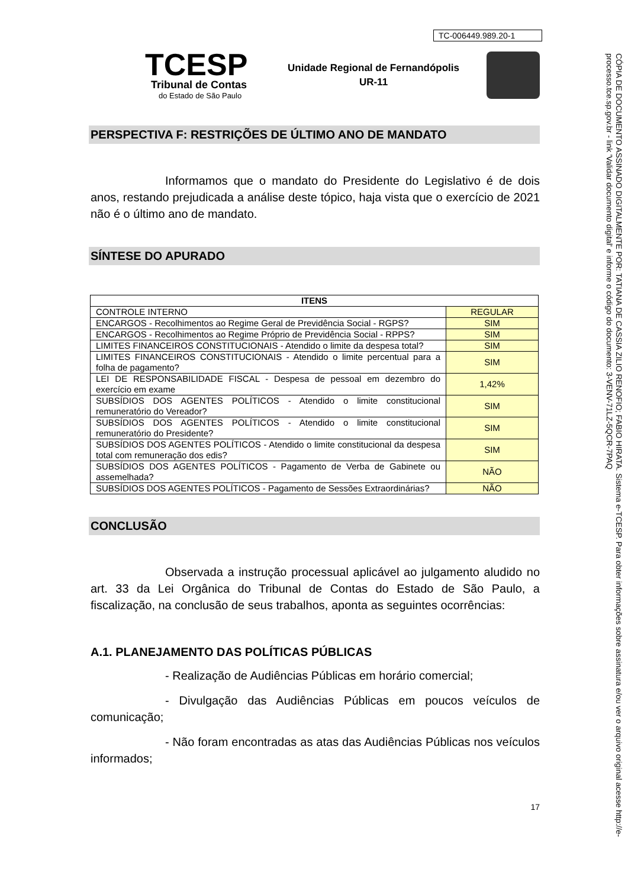TC-006449.989.20-1
TCESP
Tribunal de Contas
do Estado de São Paulo
Unidade Regional de Fernandópolis
UR-11
PERSPECTIVA F: RESTRIÇÕES DE ÚLTIMO ANO DE MANDATO
Informamos que o mandato do Presidente do Legislativo é de dois anos, restando prejudicada a análise deste tópico, haja vista que o exercício de 2021 não é o último ano de mandato.
SÍNTESE DO APURADO
| ITENS | |
| --- | --- |
| CONTROLE INTERNO | REGULAR |
| ENCARGOS - Recolhimentos ao Regime Geral de Previdência Social - RGPS? | SIM |
| ENCARGOS - Recolhimentos ao Regime Próprio de Previdência Social - RPPS? | SIM |
| LIMITES FINANCEIROS CONSTITUCIONAIS - Atendido o limite da despesa total? | SIM |
| LIMITES FINANCEIROS CONSTITUCIONAIS - Atendido o limite percentual para a folha de pagamento? | SIM |
| LEI DE RESPONSABILIDADE FISCAL - Despesa de pessoal em dezembro do exercício em exame | 1,42% |
| SUBSÍDIOS DOS AGENTES POLÍTICOS - Atendido o limite constitucional remuneratório do Vereador? | SIM |
| SUBSÍDIOS DOS AGENTES POLÍTICOS - Atendido o limite constitucional remuneratório do Presidente? | SIM |
| SUBSÍDIOS DOS AGENTES POLÍTICOS - Atendido o limite constitucional da despesa total com remuneração dos edis? | SIM |
| SUBSÍDIOS DOS AGENTES POLÍTICOS - Pagamento de Verba de Gabinete ou assemelhada? | NÃO |
| SUBSÍDIOS DOS AGENTES POLÍTICOS - Pagamento de Sessões Extraordinárias? | NÃO |
CONCLUSÃO
Observada a instrução processual aplicável ao julgamento aludido no art. 33 da Lei Orgânica do Tribunal de Contas do Estado de São Paulo, a fiscalização, na conclusão de seus trabalhos, aponta as seguintes ocorrências:
A.1. PLANEJAMENTO DAS POLÍTICAS PÚBLICAS
- Realização de Audiências Públicas em horário comercial;
- Divulgação das Audiências Públicas em poucos veículos de comunicação;
- Não foram encontradas as atas das Audiências Públicas nos veículos informados;
17
CÓPIA DE DOCUMENTO ASSINADO DIGITALMENTE POR: TATIANA DE CASSIA ZILIO RENOFIO; FABIO HIRATA. Sistema e-TCESP. Para obter informações sobre assinatura e/ou ver o arquivo original acesse http://e-processo.tce.sp.gov.br - link 'Validar documento digital' e informe o código do documento: 3-VENV-71LZ-5QCR-7PAQ